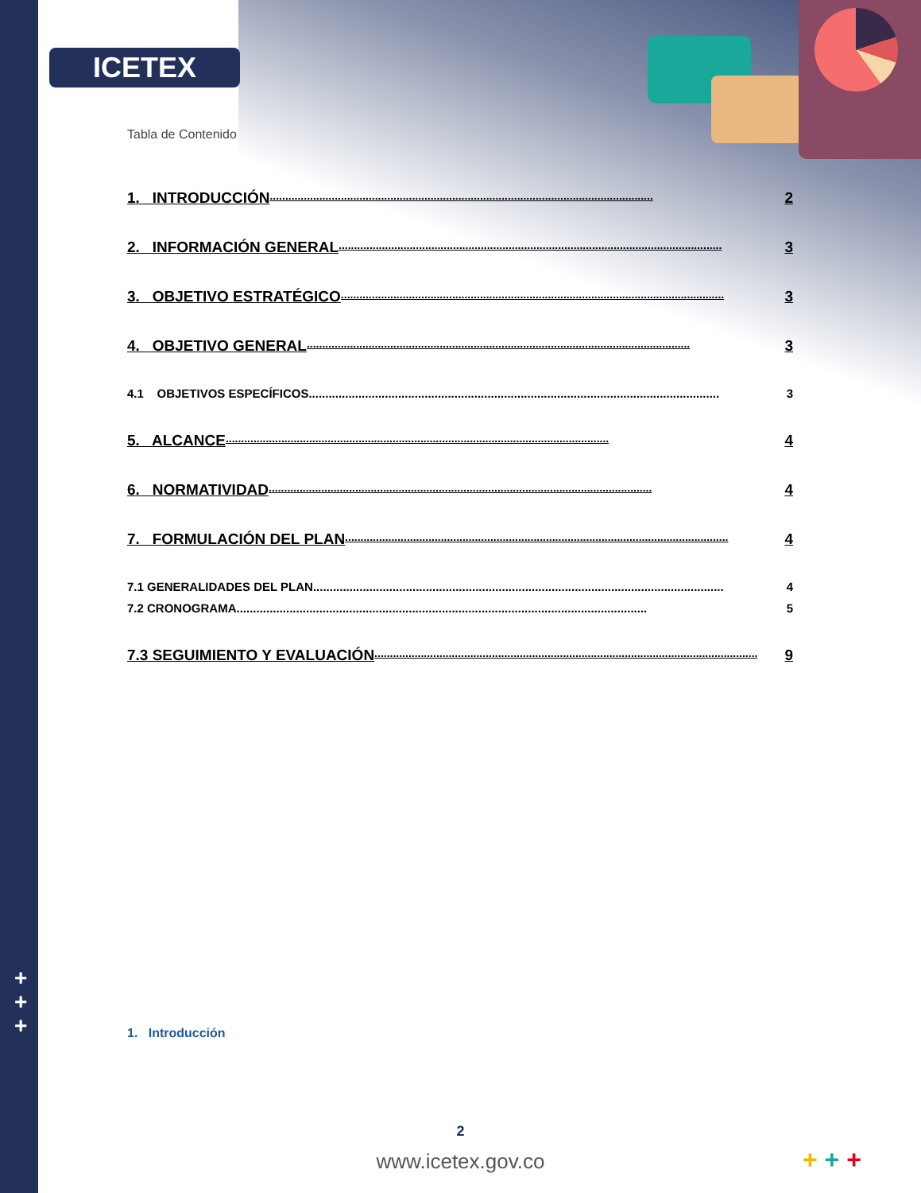ICETEX
+
+
+
Tabla de Contenido
1. INTRODUCCIÓN............................................................................................................................ 2
2. INFORMACIÓN GENERAL............................................................................................................................ 3
3. OBJETIVO ESTRATÉGICO............................................................................................................................ 3
4. OBJETIVO GENERAL............................................................................................................................ 3
4.1 OBJETIVOS ESPECÍFICOS............................................................................................................................ 3
5. ALCANCE............................................................................................................................ 4
6. NORMATIVIDAD............................................................................................................................ 4
7. FORMULACIÓN DEL PLAN............................................................................................................................ 4
7.1 GENERALIDADES DEL PLAN............................................................................................................................ 4
7.2 CRONOGRAMA............................................................................................................................ 5
7.3 SEGUIMIENTO Y EVALUACIÓN............................................................................................................................ 9
1. Introducción
2
www.icetex.gov.co + + +